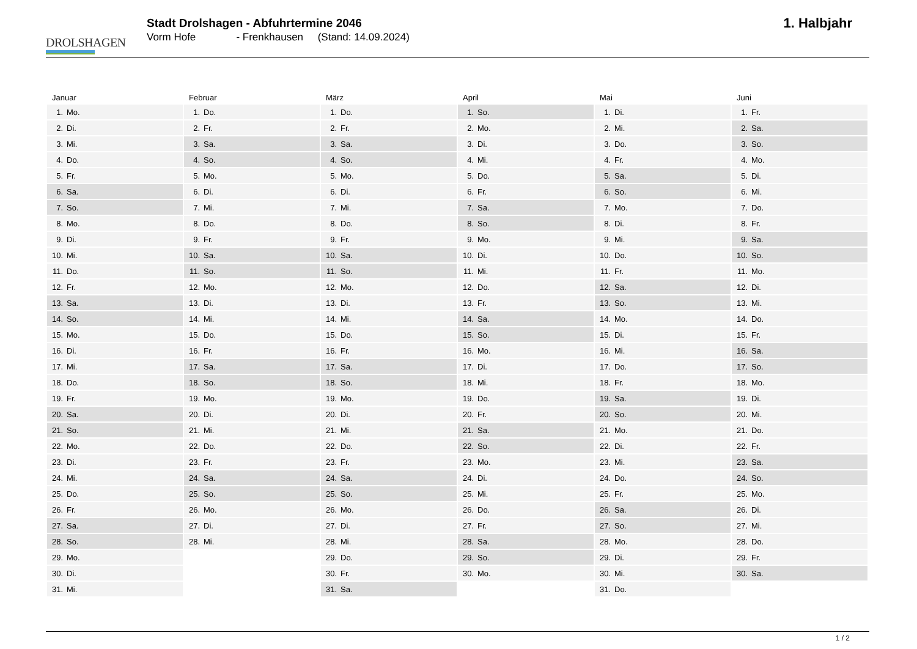DROLSHAGEN
Stadt Drolshagen - Abfuhrtermine 2046
Vorm Hofe - Frenkhausen (Stand: 14.09.2024)
1. Halbjahr
Januar
| 1. | Mo. |
| 2. | Di. |
| 3. | Mi. |
| 4. | Do. |
| 5. | Fr. |
| 6. | Sa. |
| 7. | So. |
| 8. | Mo. |
| 9. | Di. |
| 10. | Mi. |
| 11. | Do. |
| 12. | Fr. |
| 13. | Sa. |
| 14. | So. |
| 15. | Mo. |
| 16. | Di. |
| 17. | Mi. |
| 18. | Do. |
| 19. | Fr. |
| 20. | Sa. |
| 21. | So. |
| 22. | Mo. |
| 23. | Di. |
| 24. | Mi. |
| 25. | Do. |
| 26. | Fr. |
| 27. | Sa. |
| 28. | So. |
| 29. | Mo. |
| 30. | Di. |
| 31. | Mi. |
Februar
| 1. | Do. |
| 2. | Fr. |
| 3. | Sa. |
| 4. | So. |
| 5. | Mo. |
| 6. | Di. |
| 7. | Mi. |
| 8. | Do. |
| 9. | Fr. |
| 10. | Sa. |
| 11. | So. |
| 12. | Mo. |
| 13. | Di. |
| 14. | Mi. |
| 15. | Do. |
| 16. | Fr. |
| 17. | Sa. |
| 18. | So. |
| 19. | Mo. |
| 20. | Di. |
| 21. | Mi. |
| 22. | Do. |
| 23. | Fr. |
| 24. | Sa. |
| 25. | So. |
| 26. | Mo. |
| 27. | Di. |
| 28. | Mi. |
März
| 1. | Do. |
| 2. | Fr. |
| 3. | Sa. |
| 4. | So. |
| 5. | Mo. |
| 6. | Di. |
| 7. | Mi. |
| 8. | Do. |
| 9. | Fr. |
| 10. | Sa. |
| 11. | So. |
| 12. | Mo. |
| 13. | Di. |
| 14. | Mi. |
| 15. | Do. |
| 16. | Fr. |
| 17. | Sa. |
| 18. | So. |
| 19. | Mo. |
| 20. | Di. |
| 21. | Mi. |
| 22. | Do. |
| 23. | Fr. |
| 24. | Sa. |
| 25. | So. |
| 26. | Mo. |
| 27. | Di. |
| 28. | Mi. |
| 29. | Do. |
| 30. | Fr. |
| 31. | Sa. |
April
| 1. | So. |
| 2. | Mo. |
| 3. | Di. |
| 4. | Mi. |
| 5. | Do. |
| 6. | Fr. |
| 7. | Sa. |
| 8. | So. |
| 9. | Mo. |
| 10. | Di. |
| 11. | Mi. |
| 12. | Do. |
| 13. | Fr. |
| 14. | Sa. |
| 15. | So. |
| 16. | Mo. |
| 17. | Di. |
| 18. | Mi. |
| 19. | Do. |
| 20. | Fr. |
| 21. | Sa. |
| 22. | So. |
| 23. | Mo. |
| 24. | Di. |
| 25. | Mi. |
| 26. | Do. |
| 27. | Fr. |
| 28. | Sa. |
| 29. | So. |
| 30. | Mo. |
Mai
| 1. | Di. |
| 2. | Mi. |
| 3. | Do. |
| 4. | Fr. |
| 5. | Sa. |
| 6. | So. |
| 7. | Mo. |
| 8. | Di. |
| 9. | Mi. |
| 10. | Do. |
| 11. | Fr. |
| 12. | Sa. |
| 13. | So. |
| 14. | Mo. |
| 15. | Di. |
| 16. | Mi. |
| 17. | Do. |
| 18. | Fr. |
| 19. | Sa. |
| 20. | So. |
| 21. | Mo. |
| 22. | Di. |
| 23. | Mi. |
| 24. | Do. |
| 25. | Fr. |
| 26. | Sa. |
| 27. | So. |
| 28. | Mo. |
| 29. | Di. |
| 30. | Mi. |
| 31. | Do. |
Juni
| 1. | Fr. |
| 2. | Sa. |
| 3. | So. |
| 4. | Mo. |
| 5. | Di. |
| 6. | Mi. |
| 7. | Do. |
| 8. | Fr. |
| 9. | Sa. |
| 10. | So. |
| 11. | Mo. |
| 12. | Di. |
| 13. | Mi. |
| 14. | Do. |
| 15. | Fr. |
| 16. | Sa. |
| 17. | So. |
| 18. | Mo. |
| 19. | Di. |
| 20. | Mi. |
| 21. | Do. |
| 22. | Fr. |
| 23. | Sa. |
| 24. | So. |
| 25. | Mo. |
| 26. | Di. |
| 27. | Mi. |
| 28. | Do. |
| 29. | Fr. |
| 30. | Sa. |
1 / 2